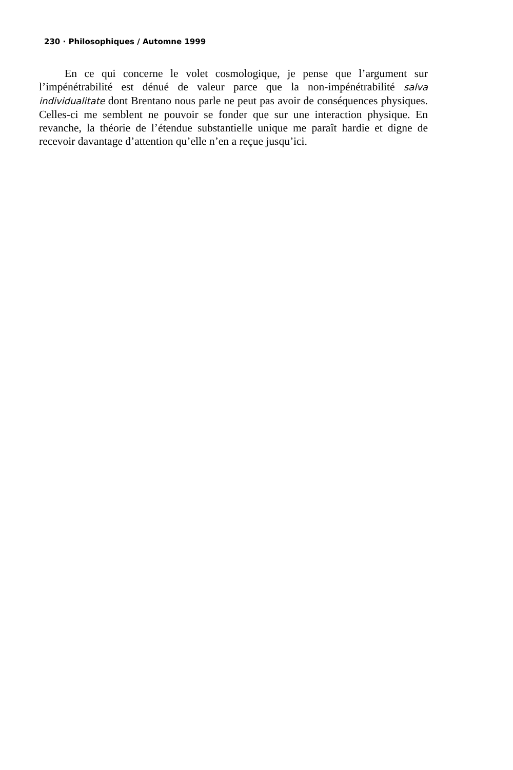230 · Philosophiques / Automne 1999
En ce qui concerne le volet cosmologique, je pense que l’argument sur l’impénétrabilité est dénué de valeur parce que la non-impénétrabilité salva individualitate dont Brentano nous parle ne peut pas avoir de conséquences physiques. Celles-ci me semblent ne pouvoir se fonder que sur une interaction physique. En revanche, la théorie de l’étendue substantielle unique me paraît hardie et digne de recevoir davantage d’attention qu’elle n’en a reçue jusqu’ici.